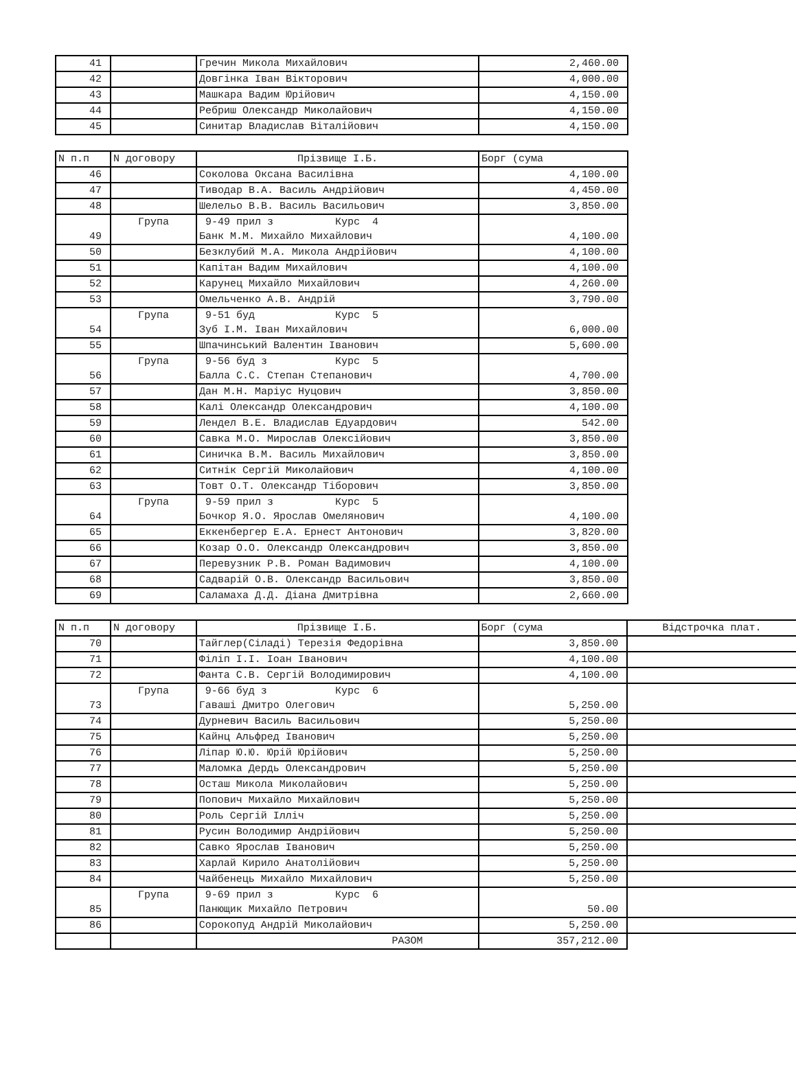| 41 | | Гречин Микола Михайлович | 2,460.00 |
| 42 | | Довгінка Іван Вікторович | 4,000.00 |
| 43 | | Машкара Вадим Юрійович | 4,150.00 |
| 44 | | Ребриш Олександр Миколайович | 4,150.00 |
| 45 | | Синитар Владислав Віталійович | 4,150.00 |
| N п.п | N договору | Прізвище І.Б. | Борг (сума |
| --- | --- | --- | --- |
| 46 | | Соколова Оксана Василівна | 4,100.00 |
| 47 | | Тиводар В.А. Василь Андрійович | 4,450.00 |
| 48 | | Шелельо В.В. Василь Васильович | 3,850.00 |
| 49 | Група | 9-49 прил з Курс 4 Банк М.М. Михайло Михайлович | 4,100.00 |
| 50 | | Безклубий М.А. Микола Андрійович | 4,100.00 |
| 51 | | Капітан Вадим Михайлович | 4,100.00 |
| 52 | | Карунец Михайло Михайлович | 4,260.00 |
| 53 | | Омельченко А.В. Андрій | 3,790.00 |
| 54 | Група | 9-51 буд Курс 5 Зуб І.М. Іван Михайлович | 6,000.00 |
| 55 | | Шпачинський Валентин Іванович | 5,600.00 |
| 56 | Група | 9-56 буд з Курс 5 Балла С.С. Степан Степанович | 4,700.00 |
| 57 | | Дан М.Н. Маріус Нуцович | 3,850.00 |
| 58 | | Калі Олександр Олександрович | 4,100.00 |
| 59 | | Лендел В.Е. Владислав Едуардович | 542.00 |
| 60 | | Савка М.О. Мирослав Олексійович | 3,850.00 |
| 61 | | Синичка В.М. Василь Михайлович | 3,850.00 |
| 62 | | Ситнік Сергій Миколайович | 4,100.00 |
| 63 | | Товт О.Т. Олександр Тіборович | 3,850.00 |
| 64 | Група | 9-59 прил з Курс 5 Бочкор Я.О. Ярослав Омелянович | 4,100.00 |
| 65 | | Еккенбергер Е.А. Ернест Антонович | 3,820.00 |
| 66 | | Козар О.О. Олександр Олександрович | 3,850.00 |
| 67 | | Перевузник Р.В. Роман Вадимович | 4,100.00 |
| 68 | | Садварій О.В. Олександр Васильович | 3,850.00 |
| 69 | | Саламаха Д.Д. Діана Дмитрівна | 2,660.00 |
| N п.п | N договору | Прізвище І.Б. | Борг (сума | Відстрочка плат. |
| --- | --- | --- | --- | --- |
| 70 | | Тайглер(Сіладі) Терезія Федорівна | 3,850.00 | |
| 71 | | Філіп І.І. Іоан Іванович | 4,100.00 | |
| 72 | | Фанта С.В. Сергій Володимирович | 4,100.00 | |
| 73 | Група | 9-66 буд з Курс 6 Гаваші Дмитро Олегович | 5,250.00 | |
| 74 | | Дурневич Василь Васильович | 5,250.00 | |
| 75 | | Кайнц Альфред Іванович | 5,250.00 | |
| 76 | | Ліпар Ю.Ю. Юрій Юрійович | 5,250.00 | |
| 77 | | Маломка Дердь Олександрович | 5,250.00 | |
| 78 | | Осташ Микола Миколайович | 5,250.00 | |
| 79 | | Попович Михайло Михайлович | 5,250.00 | |
| 80 | | Роль Сергій Ілліч | 5,250.00 | |
| 81 | | Русин Володимир Андрійович | 5,250.00 | |
| 82 | | Савко Ярослав Іванович | 5,250.00 | |
| 83 | | Харлай Кирило Анатолійович | 5,250.00 | |
| 84 | | Чайбенець Михайло Михайлович | 5,250.00 | |
| 85 | Група | 9-69 прил з Курс 6 Панющик Михайло Петрович | 50.00 | |
| 86 | | Сорокопуд Андрій Миколайович | 5,250.00 | |
| | | РАЗОМ | 357,212.00 | |